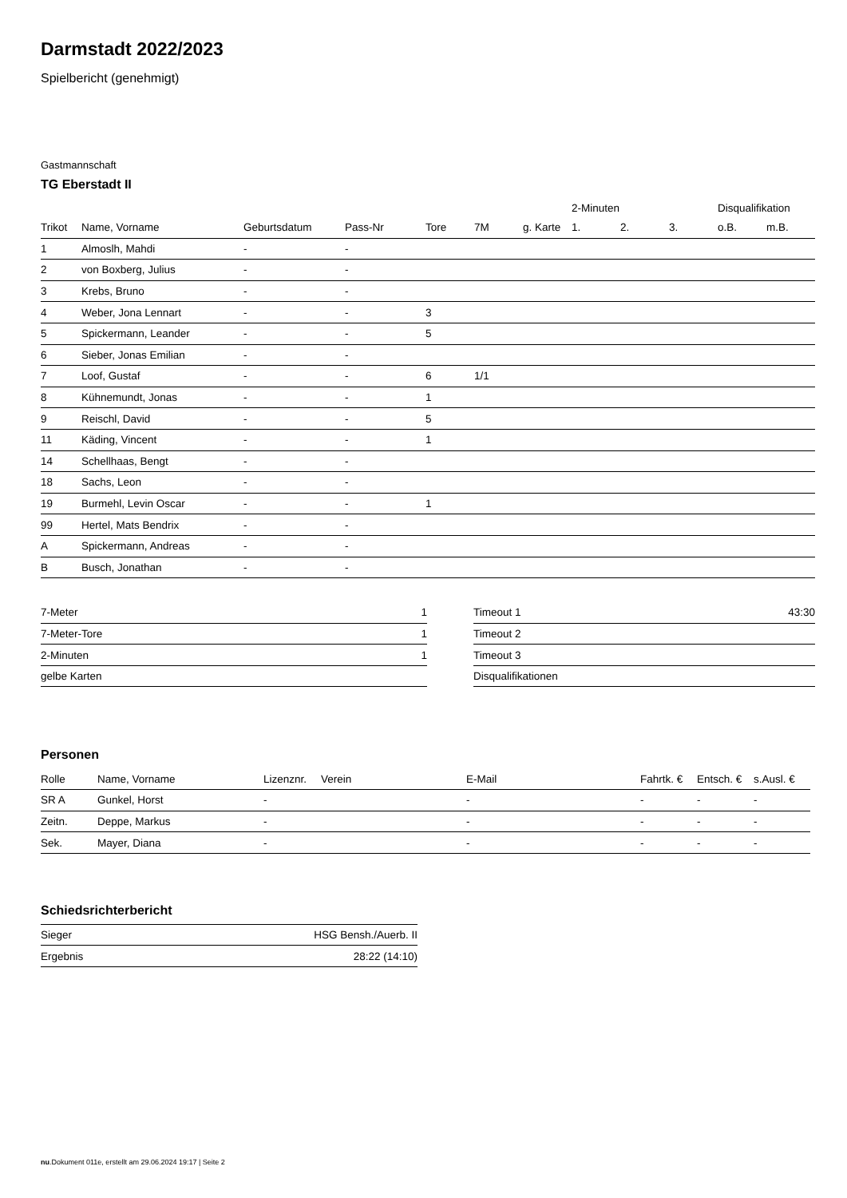Darmstadt 2022/2023
Spielbericht (genehmigt)
Gastmannschaft
TG Eberstadt II
| | | | | | | | 2-Minuten | | | Disqualifikation | |
| --- | --- | --- | --- | --- | --- | --- | --- | --- | --- | --- | --- |
| Trikot | Name, Vorname | Geburtsdatum | Pass-Nr | Tore | 7M | g. Karte | 1. | 2. | 3. | o.B. | m.B. |
| 1 | Almoslh, Mahdi | - | - | | | | | | | | |
| 2 | von Boxberg, Julius | - | - | | | | | | | | |
| 3 | Krebs, Bruno | - | - | | | | | | | | |
| 4 | Weber, Jona Lennart | - | - | 3 | | | | | | | |
| 5 | Spickermann, Leander | - | - | 5 | | | | | | | |
| 6 | Sieber, Jonas Emilian | - | - | | | | | | | | |
| 7 | Loof, Gustaf | - | - | 6 | 1/1 | | | | | | |
| 8 | Kühnemundt, Jonas | - | - | 1 | | | | | | | |
| 9 | Reischl, David | - | - | 5 | | | | | | | |
| 11 | Käding, Vincent | - | - | 1 | | | | | | | |
| 14 | Schellhaas, Bengt | - | - | | | | | | | | |
| 18 | Sachs, Leon | - | - | | | | | | | | |
| 19 | Burmehl, Levin Oscar | - | - | 1 | | | | | | | |
| 99 | Hertel, Mats Bendrix | - | - | | | | | | | | |
| A | Spickermann, Andreas | - | - | | | | | | | | |
| B | Busch, Jonathan | - | - | | | | | | | | |
| 7-Meter | 1 |
| 7-Meter-Tore | 1 |
| 2-Minuten | 1 |
| gelbe Karten | |
| Timeout 1 | 43:30 |
| Timeout 2 | |
| Timeout 3 | |
| Disqualifikationen | |
Personen
| Rolle | Name, Vorname | Lizenznr. | Verein | E-Mail | Fahrtk. € | Entsch. € | s.Ausl. € |
| --- | --- | --- | --- | --- | --- | --- | --- |
| SR A | Gunkel, Horst | - | | - | - | - | - |
| Zeitn. | Deppe, Markus | - | | - | - | - | - |
| Sek. | Mayer, Diana | - | | - | - | - | - |
Schiedsrichterbericht
| Sieger | HSG Bensh./Auerb. II |
| Ergebnis | 28:22 (14:10) |
nu.Dokument 011e, erstellt am 29.06.2024 19:17 | Seite 2